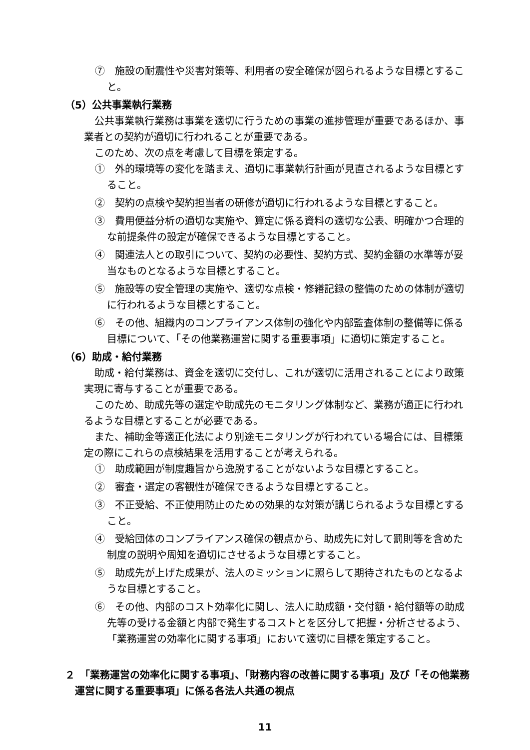⑦　施設の耐震性や災害対策等、利用者の安全確保が図られるような目標とすること。
（5）公共事業執行業務
公共事業執行業務は事業を適切に行うための事業の進捗管理が重要であるほか、事業者との契約が適切に行われることが重要である。
このため、次の点を考慮して目標を策定する。
①　外的環境等の変化を踏まえ、適切に事業執行計画が見直されるような目標とすること。
②　契約の点検や契約担当者の研修が適切に行われるような目標とすること。
③　費用便益分析の適切な実施や、算定に係る資料の適切な公表、明確かつ合理的な前提条件の設定が確保できるような目標とすること。
④　関連法人との取引について、契約の必要性、契約方式、契約金額の水準等が妥当なものとなるような目標とすること。
⑤　施設等の安全管理の実施や、適切な点検・修繕記録の整備のための体制が適切に行われるような目標とすること。
⑥　その他、組織内のコンプライアンス体制の強化や内部監査体制の整備等に係る目標について、「その他業務運営に関する重要事項」に適切に策定すること。
（6）助成・給付業務
助成・給付業務は、資金を適切に交付し、これが適切に活用されることにより政策実現に寄与することが重要である。
このため、助成先等の選定や助成先のモニタリング体制など、業務が適正に行われるような目標とすることが必要である。
また、補助金等適正化法により別途モニタリングが行われている場合には、目標策定の際にこれらの点検結果を活用することが考えられる。
①　助成範囲が制度趣旨から逸脱することがないような目標とすること。
②　審査・選定の客観性が確保できるような目標とすること。
③　不正受給、不正使用防止のための効果的な対策が講じられるような目標とすること。
④　受給団体のコンプライアンス確保の観点から、助成先に対して罰則等を含めた制度の説明や周知を適切にさせるような目標とすること。
⑤　助成先が上げた成果が、法人のミッションに照らして期待されたものとなるような目標とすること。
⑥　その他、内部のコスト効率化に関し、法人に助成額・交付額・給付額等の助成先等の受ける金額と内部で発生するコストとを区分して把握・分析させるよう、「業務運営の効率化に関する事項」において適切に目標を策定すること。
２　「業務運営の効率化に関する事項」、「財務内容の改善に関する事項」及び「その他業務運営に関する重要事項」に係る各法人共通の視点
11